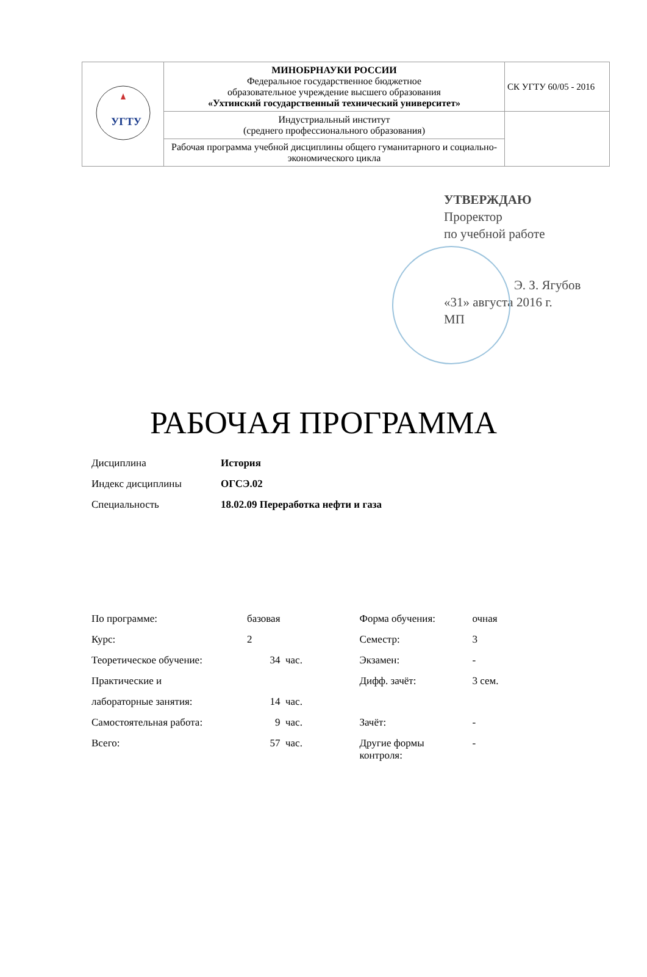| УГТУ | МИНОБРНАУКИ РОССИИ Федеральное государственное бюджетное образовательное учреждение высшего образования «Ухтинский государственный технический университет» | СК УГТУ 60/05 - 2016 |
| | Индустриальный институт (среднего профессионального образования) | |
| | Рабочая программа учебной дисциплины общего гуманитарного и социально-экономического цикла | |
УТВЕРЖДАЮ
Проректор
по учебной работе
Э. З. Ягубов
«31» августа 2016 г.
МП
РАБОЧАЯ ПРОГРАММА
| Дисциплина | История |
| Индекс дисциплины | ОГСЭ.02 |
| Специальность | 18.02.09 Переработка нефти и газа |
| По программе: | базовая | | Форма обучения: | очная |
| Курс: | 2 | | Семестр: | 3 |
| Теоретическое обучение: | 34 | час. | Экзамен: | - |
| Практические и | | | Дифф. зачёт: | 3 сем. |
| лабораторные занятия: | 14 | час. | | |
| Самостоятельная работа: | 9 | час. | Зачёт: | - |
| Всего: | 57 | час. | Другие формы контроля: | - |